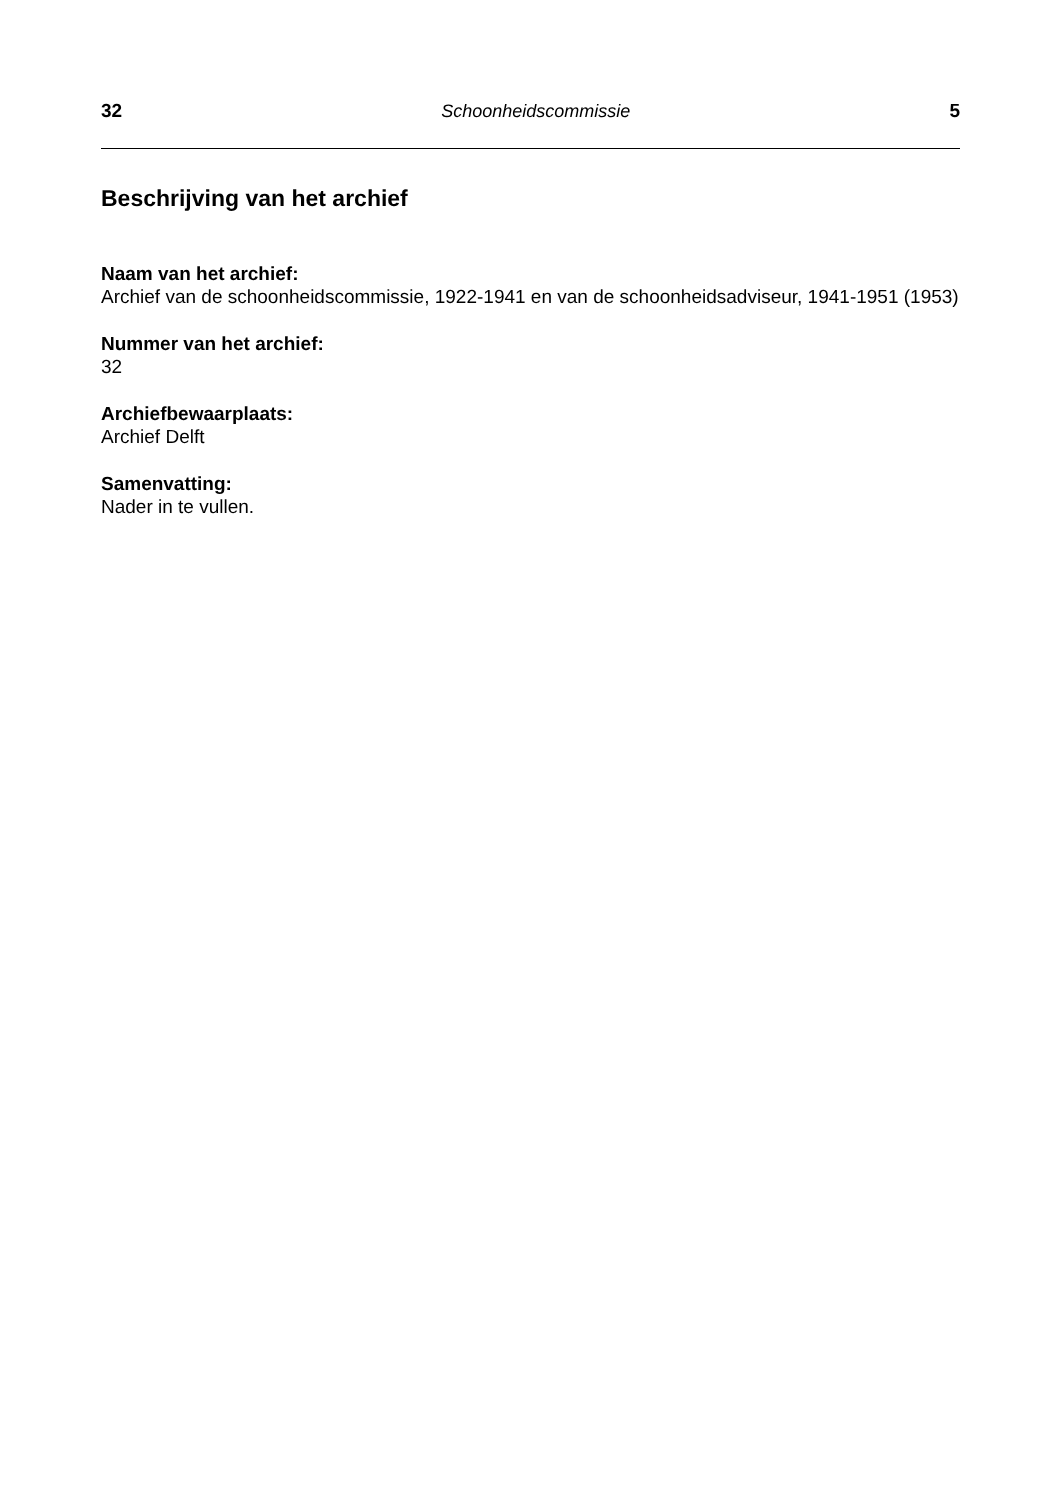32 Schoonheidscommissie 5
Beschrijving van het archief
Naam van het archief:
Archief van de schoonheidscommissie, 1922-1941 en van de schoonheidsadviseur, 1941-1951 (1953)
Nummer van het archief:
32
Archiefbewaarplaats:
Archief Delft
Samenvatting:
Nader in te vullen.